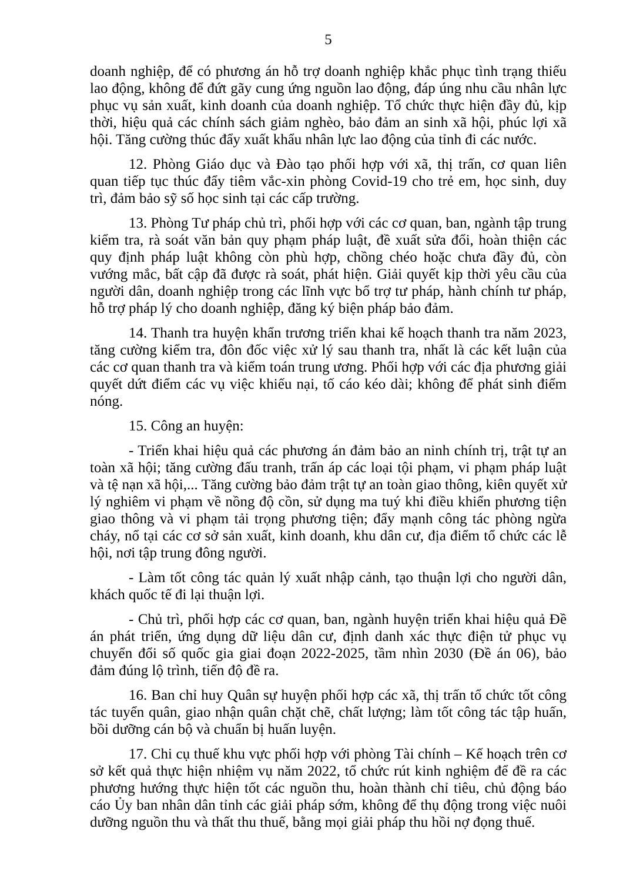5
doanh nghiệp, để có phương án hỗ trợ doanh nghiệp khắc phục tình trạng thiếu lao động, không để đứt gãy cung ứng nguồn lao động, đáp úng nhu cầu nhân lực phục vụ sản xuất, kinh doanh của doanh nghiệp. Tổ chức thực hiện đầy đủ, kịp thời, hiệu quả các chính sách giảm nghèo, bảo đảm an sinh xã hội, phúc lợi xã hội. Tăng cường thúc đẩy xuất khẩu nhân lực lao động của tỉnh đi các nước.
12. Phòng Giáo dục và Đào tạo phối hợp với xã, thị trấn, cơ quan liên quan tiếp tục thúc đẩy tiêm vắc-xin phòng Covid-19 cho trẻ em, học sinh, duy trì, đảm bảo sỹ số học sinh tại các cấp trường.
13. Phòng Tư pháp chủ trì, phối hợp với các cơ quan, ban, ngành tập trung kiểm tra, rà soát văn bản quy phạm pháp luật, đề xuất sửa đổi, hoàn thiện các quy định pháp luật không còn phù hợp, chồng chéo hoặc chưa đầy đủ, còn vướng mắc, bất cập đã được rà soát, phát hiện. Giải quyết kịp thời yêu cầu của người dân, doanh nghiệp trong các lĩnh vực bổ trợ tư pháp, hành chính tư pháp, hỗ trợ pháp lý cho doanh nghiệp, đăng ký biện pháp bảo đảm.
14. Thanh tra huyện khẩn trương triển khai kế hoạch thanh tra năm 2023, tăng cường kiểm tra, đôn đốc việc xử lý sau thanh tra, nhất là các kết luận của các cơ quan thanh tra và kiểm toán trung ương. Phối hợp với các địa phương giải quyết dứt điểm các vụ việc khiếu nại, tố cáo kéo dài; không để phát sinh điểm nóng.
15. Công an huyện:
- Triển khai hiệu quả các phương án đảm bảo an ninh chính trị, trật tự an toàn xã hội; tăng cường đấu tranh, trấn áp các loại tội phạm, vi phạm pháp luật và tệ nạn xã hội,... Tăng cường bảo đảm trật tự an toàn giao thông, kiên quyết xử lý nghiêm vi phạm về nồng độ cồn, sử dụng ma tuý khi điều khiển phương tiện giao thông và vi phạm tải trọng phương tiện; đẩy mạnh công tác phòng ngừa cháy, nổ tại các cơ sở sản xuất, kinh doanh, khu dân cư, địa điểm tổ chức các lễ hội, nơi tập trung đông người.
- Làm tốt công tác quản lý xuất nhập cảnh, tạo thuận lợi cho người dân, khách quốc tế đi lại thuận lợi.
- Chủ trì, phối hợp các cơ quan, ban, ngành huyện triển khai hiệu quả Đề án phát triển, ứng dụng dữ liệu dân cư, định danh xác thực điện tử phục vụ chuyển đổi số quốc gia giai đoạn 2022-2025, tầm nhìn 2030 (Đề án 06), bảo đảm đúng lộ trình, tiến độ đề ra.
16. Ban chỉ huy Quân sự huyện phối hợp các xã, thị trấn tổ chức tốt công tác tuyển quân, giao nhận quân chặt chẽ, chất lượng; làm tốt công tác tập huấn, bồi dưỡng cán bộ và chuẩn bị huấn luyện.
17. Chi cụ thuế khu vực phối hợp với phòng Tài chính – Kế hoạch trên cơ sở kết quả thực hiện nhiệm vụ năm 2022, tổ chức rút kinh nghiệm để đề ra các phương hướng thực hiện tốt các nguồn thu, hoàn thành chỉ tiêu, chủ động báo cáo Ủy ban nhân dân tỉnh các giải pháp sớm, không để thụ động trong việc nuôi dưỡng nguồn thu và thất thu thuế, bằng mọi giải pháp thu hồi nợ đọng thuế.